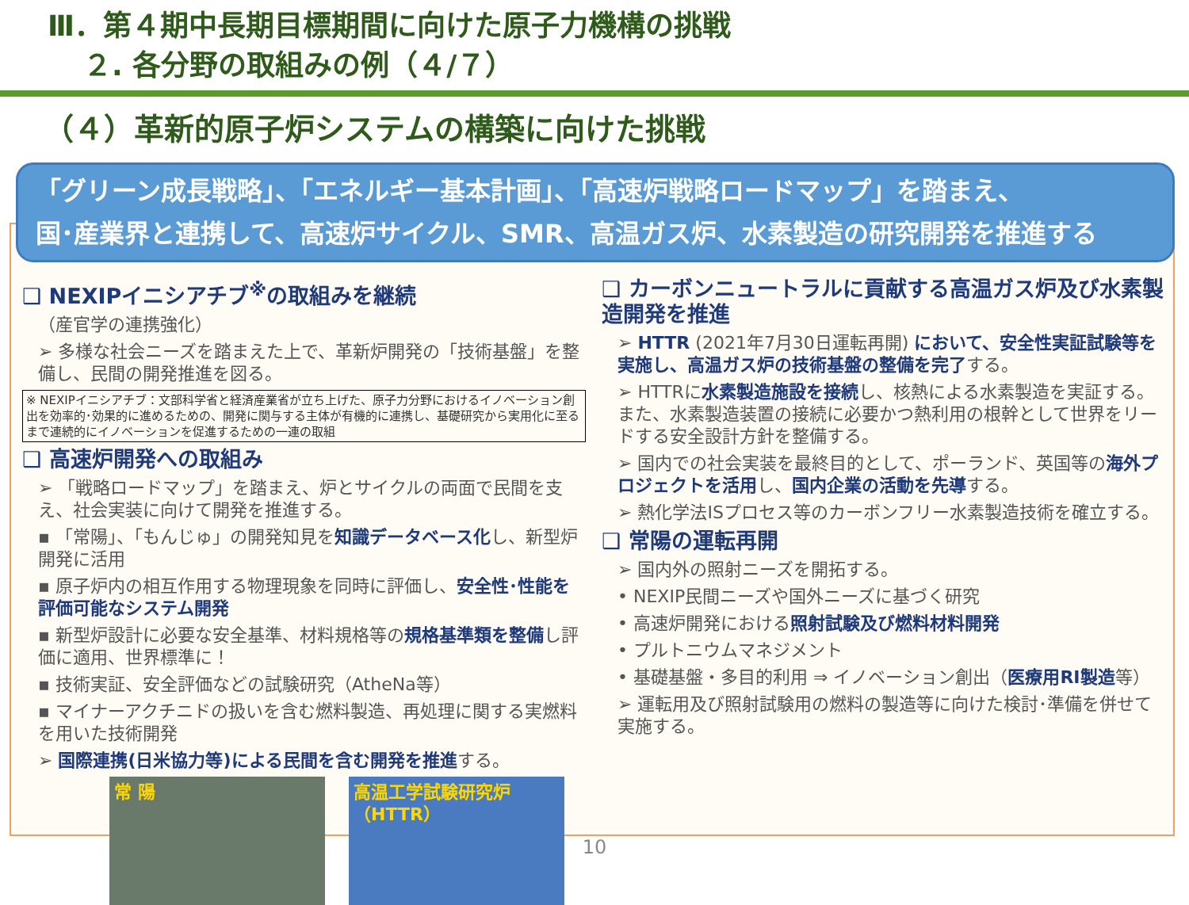Ⅲ．第４期中長期目標期間に向けた原子力機構の挑戦
２. 各分野の取組みの例（４/７）
（４）革新的原子炉システムの構築に向けた挑戦
「グリーン成長戦略」、「エネルギー基本計画」、「高速炉戦略ロードマップ」を踏まえ、
国･産業界と連携して、高速炉サイクル、SMR、高温ガス炉、水素製造の研究開発を推進する
❑ NEXIPイニシアチブ<sup>※</sup>の取組みを継続
（産官学の連携強化）
➢ 多様な社会ニーズを踏まえた上で、革新炉開発の「技術基盤」を整備し、民間の開発推進を図る。
※ NEXIPイニシアチブ：文部科学省と経済産業省が立ち上げた、原子力分野におけるイノベーション創出を効率的･効果的に進めるための、開発に関与する主体が有機的に連携し、基礎研究から実用化に至るまで連続的にイノベーションを促進するための一連の取組
❑ 高速炉開発への取組み
➢ 「戦略ロードマップ」を踏まえ、炉とサイクルの両面で民間を支え、社会実装に向けて開発を推進する。
▪ 「常陽」、「もんじゅ」の開発知見を知識データベース化し、新型炉開発に活用
▪ 原子炉内の相互作用する物理現象を同時に評価し、安全性･性能を評価可能なシステム開発
▪ 新型炉設計に必要な安全基準、材料規格等の規格基準類を整備し評価に適用、世界標準に！
▪ 技術実証、安全評価などの試験研究（AtheNa等）
▪ マイナーアクチニドの扱いを含む燃料製造、再処理に関する実燃料を用いた技術開発
➢ 国際連携(日米協力等)による民間を含む開発を推進する。
常 陽 高温工学試験研究炉（HTTR）
❑ カーボンニュートラルに貢献する高温ガス炉及び水素製造開発を推進
➢ HTTR (2021年7月30日運転再開) において、安全性実証試験等を実施し、高温ガス炉の技術基盤の整備を完了する。
➢ HTTRに水素製造施設を接続し、核熱による水素製造を実証する。また、水素製造装置の接続に必要かつ熱利用の根幹として世界をリードする安全設計方針を整備する。
➢ 国内での社会実装を最終目的として、ポーランド、英国等の海外プロジェクトを活用し、国内企業の活動を先導する。
➢ 熱化学法ISプロセス等のカーボンフリー水素製造技術を確立する。
❑ 常陽の運転再開
➢ 国内外の照射ニーズを開拓する。
• NEXIP民間ニーズや国外ニーズに基づく研究
• 高速炉開発における照射試験及び燃料材料開発
• プルトニウムマネジメント
• 基礎基盤・多目的利用 ⇒ イノベーション創出（医療用RI製造等）
➢ 運転用及び照射試験用の燃料の製造等に向けた検討･準備を併せて実施する。
10